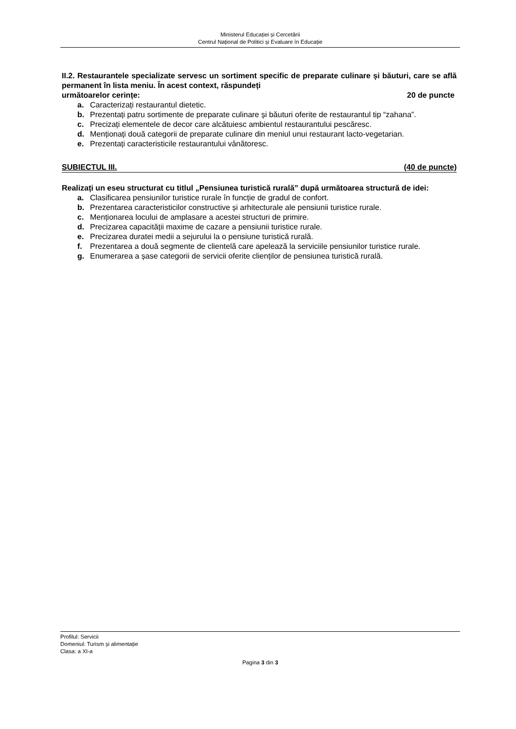Ministerul Educației și Cercetării
Centrul Național de Politici și Evaluare în Educație
II.2. Restaurantele specializate servesc un sortiment specific de preparate culinare și băuturi, care se află permanent în lista meniu. În acest context, răspundeți
următoarelor cerințe: 20 de puncte
a. Caracterizați restaurantul dietetic.
b. Prezentați patru sortimente de preparate culinare și băuturi oferite de restaurantul tip “zahana”.
c. Precizați elementele de decor care alcătuiesc ambientul restaurantului pescăresc.
d. Menționați două categorii de preparate culinare din meniul unui restaurant lacto-vegetarian.
e. Prezentați caracteristicile restaurantului vânătoresc.
SUBIECTUL III. (40 de puncte)
Realizați un eseu structurat cu titlul „Pensiunea turistică rurală” după următoarea structură de idei:
a. Clasificarea pensiunilor turistice rurale în funcție de gradul de confort.
b. Prezentarea caracteristicilor constructive și arhitecturale ale pensiunii turistice rurale.
c. Menționarea locului de amplasare a acestei structuri de primire.
d. Precizarea capacității maxime de cazare a pensiunii turistice rurale.
e. Precizarea duratei medii a sejurului la o pensiune turistică rurală.
f. Prezentarea a două segmente de clientelă care apelează la serviciile pensiunilor turistice rurale.
g. Enumerarea a șase categorii de servicii oferite clienților de pensiunea turistică rurală.
Profilul: Servicii
Domeniul: Turism și alimentație
Clasa: a XI-a
Pagina 3 din 3